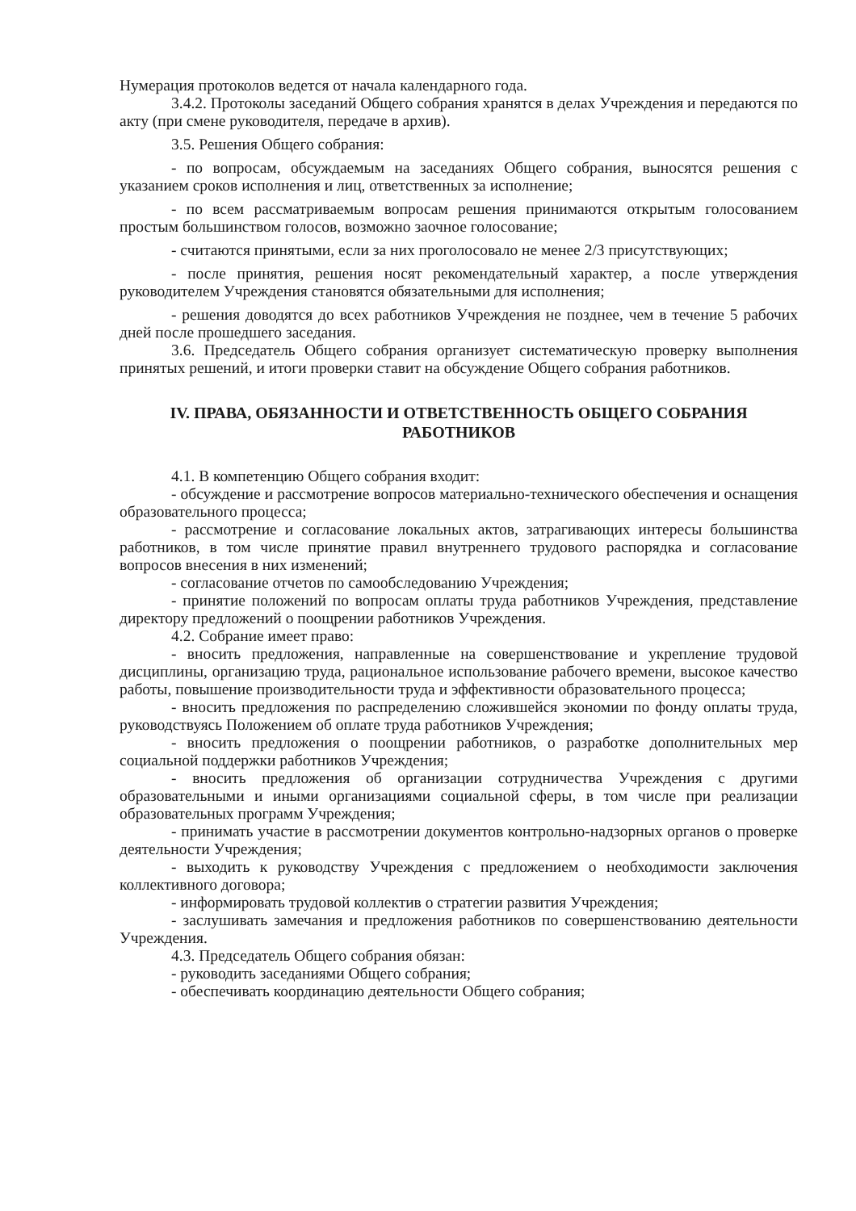Нумерация протоколов ведется от начала календарного года.
3.4.2. Протоколы заседаний Общего собрания хранятся в делах Учреждения и передаются по акту (при смене руководителя, передаче в архив).
3.5. Решения Общего собрания:
- по вопросам, обсуждаемым на заседаниях Общего собрания, выносятся решения с указанием сроков исполнения и лиц, ответственных за исполнение;
- по всем рассматриваемым вопросам решения принимаются открытым голосованием простым большинством голосов, возможно заочное голосование;
- считаются принятыми, если за них проголосовало не менее 2/3 присутствующих;
- после принятия, решения носят рекомендательный характер, а после утверждения руководителем Учреждения становятся обязательными для исполнения;
- решения доводятся до всех работников Учреждения не позднее, чем в течение 5 рабочих дней после прошедшего заседания.
3.6. Председатель Общего собрания организует систематическую проверку выполнения принятых решений, и итоги проверки ставит на обсуждение Общего собрания работников.
IV. ПРАВА, ОБЯЗАННОСТИ И ОТВЕТСТВЕННОСТЬ ОБЩЕГО СОБРАНИЯ РАБОТНИКОВ
4.1. В компетенцию Общего собрания входит:
- обсуждение и рассмотрение вопросов материально-технического обеспечения и оснащения образовательного процесса;
- рассмотрение и согласование локальных актов, затрагивающих интересы большинства работников, в том числе принятие правил внутреннего трудового распорядка и согласование вопросов внесения в них изменений;
- согласование отчетов по самообследованию Учреждения;
- принятие положений по вопросам оплаты труда работников Учреждения, представление директору предложений о поощрении работников Учреждения.
4.2. Собрание имеет право:
- вносить предложения, направленные на совершенствование и укрепление трудовой дисциплины, организацию труда, рациональное использование рабочего времени, высокое качество работы, повышение производительности труда и эффективности образовательного процесса;
- вносить предложения по распределению сложившейся экономии по фонду оплаты труда, руководствуясь Положением об оплате труда работников Учреждения;
- вносить предложения о поощрении работников, о разработке дополнительных мер социальной поддержки работников Учреждения;
- вносить предложения об организации сотрудничества Учреждения с другими образовательными и иными организациями социальной сферы, в том числе при реализации образовательных программ Учреждения;
- принимать участие в рассмотрении документов контрольно-надзорных органов о проверке деятельности Учреждения;
- выходить к руководству Учреждения с предложением о необходимости заключения коллективного договора;
- информировать трудовой коллектив о стратегии развития Учреждения;
- заслушивать замечания и предложения работников по совершенствованию деятельности Учреждения.
4.3. Председатель Общего собрания обязан:
- руководить заседаниями Общего собрания;
- обеспечивать координацию деятельности Общего собрания;